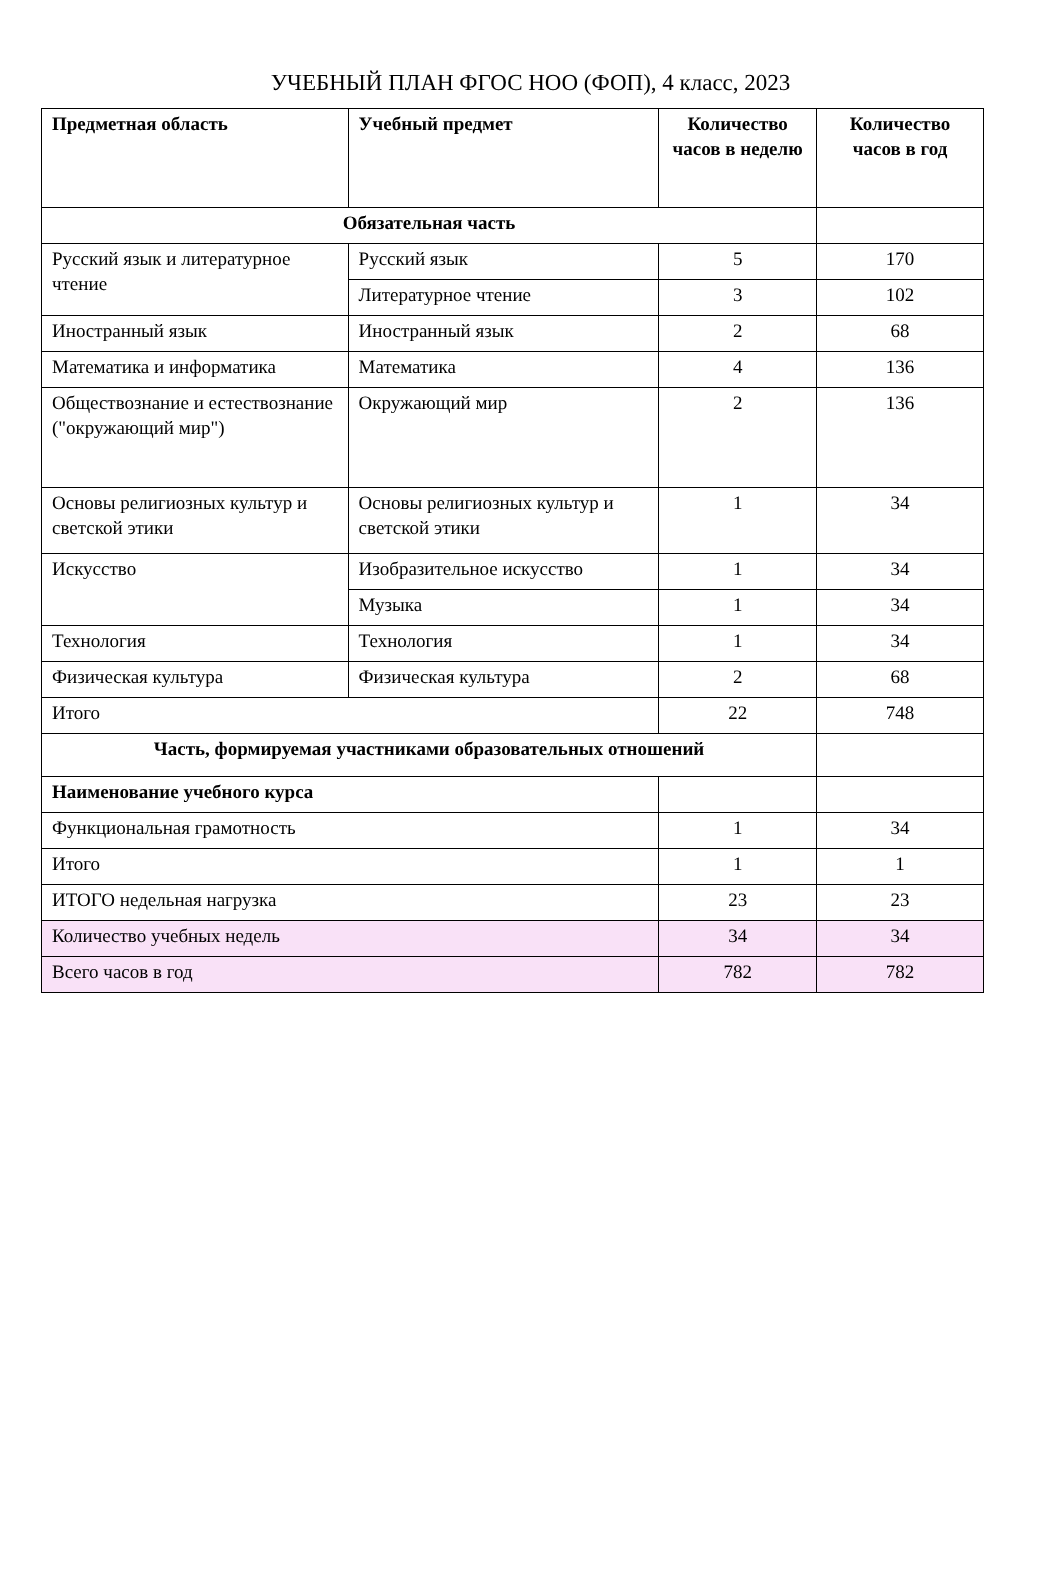УЧЕБНЫЙ ПЛАН ФГОС НОО (ФОП), 4 класс, 2023
| Предметная область | Учебный предмет | Количество часов в неделю | Количество часов в год |
| --- | --- | --- | --- |
| Обязательная часть | | | |
| Русский язык и литературное чтение | Русский язык | 5 | 170 |
| | Литературное чтение | 3 | 102 |
| Иностранный язык | Иностранный язык | 2 | 68 |
| Математика и информатика | Математика | 4 | 136 |
| Обществознание и естествознание ("окружающий мир") | Окружающий мир | 2 | 136 |
| Основы религиозных культур и светской этики | Основы религиозных культур и светской этики | 1 | 34 |
| Искусство | Изобразительное искусство | 1 | 34 |
| | Музыка | 1 | 34 |
| Технология | Технология | 1 | 34 |
| Физическая культура | Физическая культура | 2 | 68 |
| Итого | | 22 | 748 |
| Часть, формируемая участниками образовательных отношений | | | |
| Наименование учебного курса | | | |
| Функциональная грамотность | | 1 | 34 |
| Итого | | 1 | 1 |
| ИТОГО недельная нагрузка | | 23 | 23 |
| Количество учебных недель | | 34 | 34 |
| Всего часов в год | | 782 | 782 |